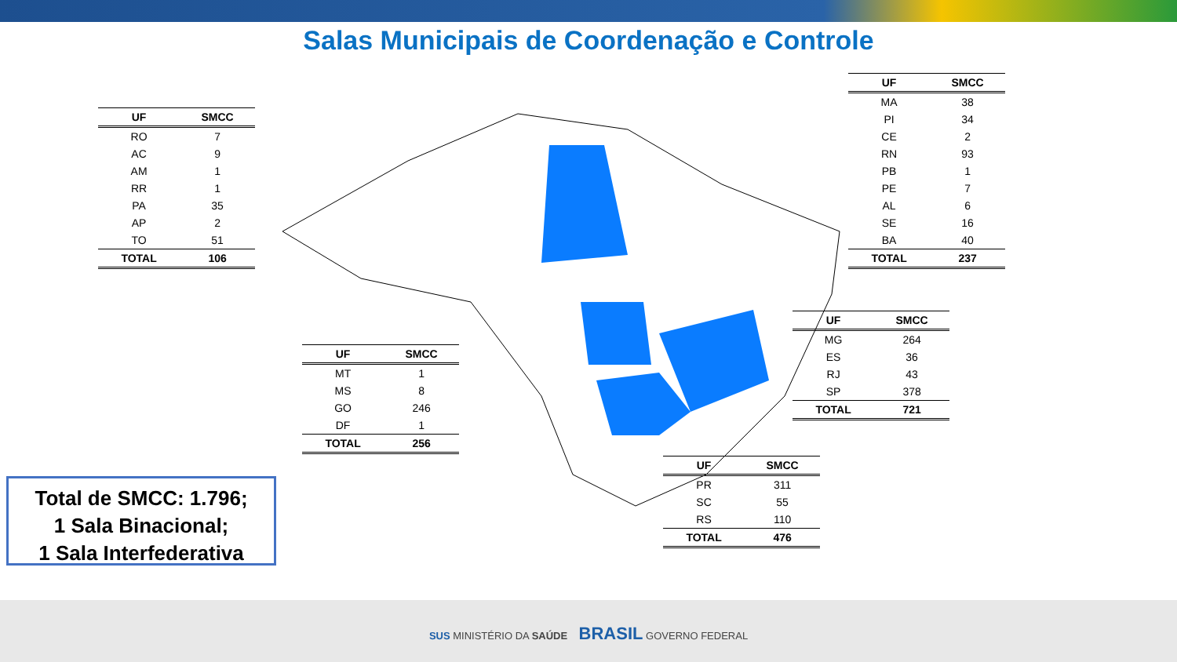Salas Municipais de Coordenação e Controle
| UF | SMCC |
| --- | --- |
| RO | 7 |
| AC | 9 |
| AM | 1 |
| RR | 1 |
| PA | 35 |
| AP | 2 |
| TO | 51 |
| TOTAL | 106 |
| UF | SMCC |
| --- | --- |
| MA | 38 |
| PI | 34 |
| CE | 2 |
| RN | 93 |
| PB | 1 |
| PE | 7 |
| AL | 6 |
| SE | 16 |
| BA | 40 |
| TOTAL | 237 |
| UF | SMCC |
| --- | --- |
| MT | 1 |
| MS | 8 |
| GO | 246 |
| DF | 1 |
| TOTAL | 256 |
| UF | SMCC |
| --- | --- |
| MG | 264 |
| ES | 36 |
| RJ | 43 |
| SP | 378 |
| TOTAL | 721 |
| UF | SMCC |
| --- | --- |
| PR | 311 |
| SC | 55 |
| RS | 110 |
| TOTAL | 476 |
Total de SMCC: 1.796;
1 Sala Binacional;
1 Sala Interfederativa
SUS MINISTÉRIO DA SAÚDE BRASIL GOVERNO FEDERAL